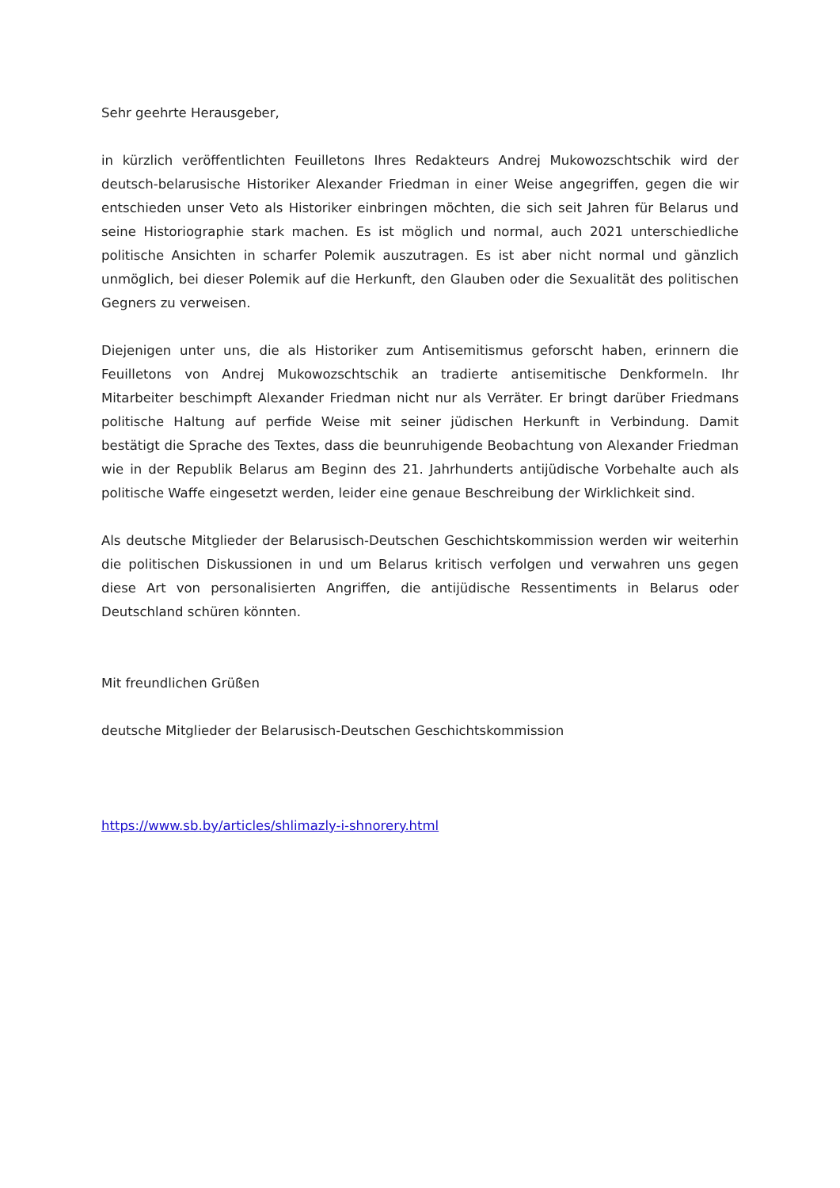Sehr geehrte Herausgeber,
in kürzlich veröffentlichten Feuilletons Ihres Redakteurs Andrej Mukowozschtschik wird der deutsch-belarusische Historiker Alexander Friedman in einer Weise angegriffen, gegen die wir entschieden unser Veto als Historiker einbringen möchten, die sich seit Jahren für Belarus und seine Historiographie stark machen. Es ist möglich und normal, auch 2021 unterschiedliche politische Ansichten in scharfer Polemik auszutragen. Es ist aber nicht normal und gänzlich unmöglich, bei dieser Polemik auf die Herkunft, den Glauben oder die Sexualität des politischen Gegners zu verweisen.
Diejenigen unter uns, die als Historiker zum Antisemitismus geforscht haben, erinnern die Feuilletons von Andrej Mukowozschtschik an tradierte antisemitische Denkformeln. Ihr Mitarbeiter beschimpft Alexander Friedman nicht nur als Verräter. Er bringt darüber Friedmans politische Haltung auf perfide Weise mit seiner jüdischen Herkunft in Verbindung. Damit bestätigt die Sprache des Textes, dass die beunruhigende Beobachtung von Alexander Friedman wie in der Republik Belarus am Beginn des 21. Jahrhunderts antijüdische Vorbehalte auch als politische Waffe eingesetzt werden, leider eine genaue Beschreibung der Wirklichkeit sind.
Als deutsche Mitglieder der Belarusisch-Deutschen Geschichtskommission werden wir weiterhin die politischen Diskussionen in und um Belarus kritisch verfolgen und verwahren uns gegen diese Art von personalisierten Angriffen, die antijüdische Ressentiments in Belarus oder Deutschland schüren könnten.
Mit freundlichen Grüßen
deutsche Mitglieder der Belarusisch-Deutschen Geschichtskommission
https://www.sb.by/articles/shlimazly-i-shnorery.html